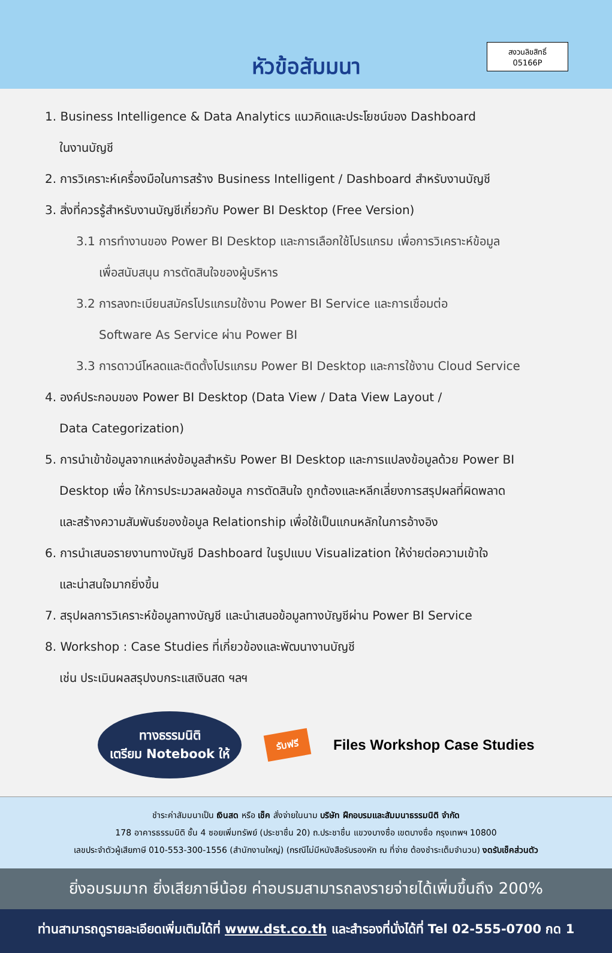หัวข้อสัมมนา
สงวนลิขสิทธิ์
05166P
1. Business Intelligence & Data Analytics แนวคิดและประโยชน์ของ Dashboard
ในงานบัญชี
2. การวิเคราะห์เครื่องมือในการสร้าง Business Intelligent / Dashboard สำหรับงานบัญชี
3. สิ่งที่ควรรู้สำหรับงานบัญชีเกี่ยวกับ Power BI Desktop (Free Version)
3.1 การทำงานของ Power BI Desktop และการเลือกใช้โปรแกรม เพื่อการวิเคราะห์ข้อมูล
เพื่อสนับสนุน การตัดสินใจของผู้บริหาร
3.2 การลงทะเบียนสมัครโปรแกรมใช้งาน Power BI Service และการเชื่อมต่อ
Software As Service ผ่าน Power BI
3.3 การดาวน์โหลดและติดตั้งโปรแกรม Power BI Desktop และการใช้งาน Cloud Service
4. องค์ประกอบของ Power BI Desktop (Data View / Data View Layout /
Data Categorization)
5. การนำเข้าข้อมูลจากแหล่งข้อมูลสำหรับ Power BI Desktop และการแปลงข้อมูลด้วย Power BI
Desktop เพื่อ ให้การประมวลผลข้อมูล การตัดสินใจ ถูกต้องและหลีกเลี่ยงการสรุปผลที่ผิดพลาด
และสร้างความสัมพันธ์ของข้อมูล Relationship เพื่อใช้เป็นแกนหลักในการอ้างอิง
6. การนำเสนอรายงานทางบัญชี Dashboard ในรูปแบบ Visualization ให้ง่ายต่อความเข้าใจ
และน่าสนใจมากยิ่งขึ้น
7. สรุปผลการวิเคราะห์ข้อมูลทางบัญชี และนำเสนอข้อมูลทางบัญชีผ่าน Power BI Service
8. Workshop : Case Studies ที่เกี่ยวข้องและพัฒนางานบัญชี
เช่น ประเมินผลสรุปงบกระแสเงินสด ฯลฯ
ทางธรรมนิติ
เตรียม Notebook ให้
รับฟรี
Files Workshop Case Studies
ชำระค่าสัมมนาเป็น เงินสด หรือ เช็ค สั่งจ่ายในนาม บริษัท ฝึกอบรมและสัมมนาธรรมนิติ จำกัด
178 อาคารธรรมนิติ ชั้น 4 ซอยเพิ่มทรัพย์ (ประชาชื่น 20) ถ.ประชาชื่น แขวงบางซื่อ เขตบางซื่อ กรุงเทพฯ 10800
เลขประจำตัวผู้เสียภาษี 010-553-300-1556 (สำนักงานใหญ่) (กรณีไม่มีหนังสือรับรองหัก ณ ที่จ่าย ต้องชำระเต็มจำนวน) งดรับเช็คส่วนตัว
ยิ่งอบรมมาก ยิ่งเสียภาษีน้อย ค่าอบรมสามารถลงรายจ่ายได้เพิ่มขึ้นถึง 200%
ท่านสามารถดูรายละเอียดเพิ่มเติมได้ที่ www.dst.co.th และสำรองที่นั่งได้ที่ Tel 02-555-0700 กด 1